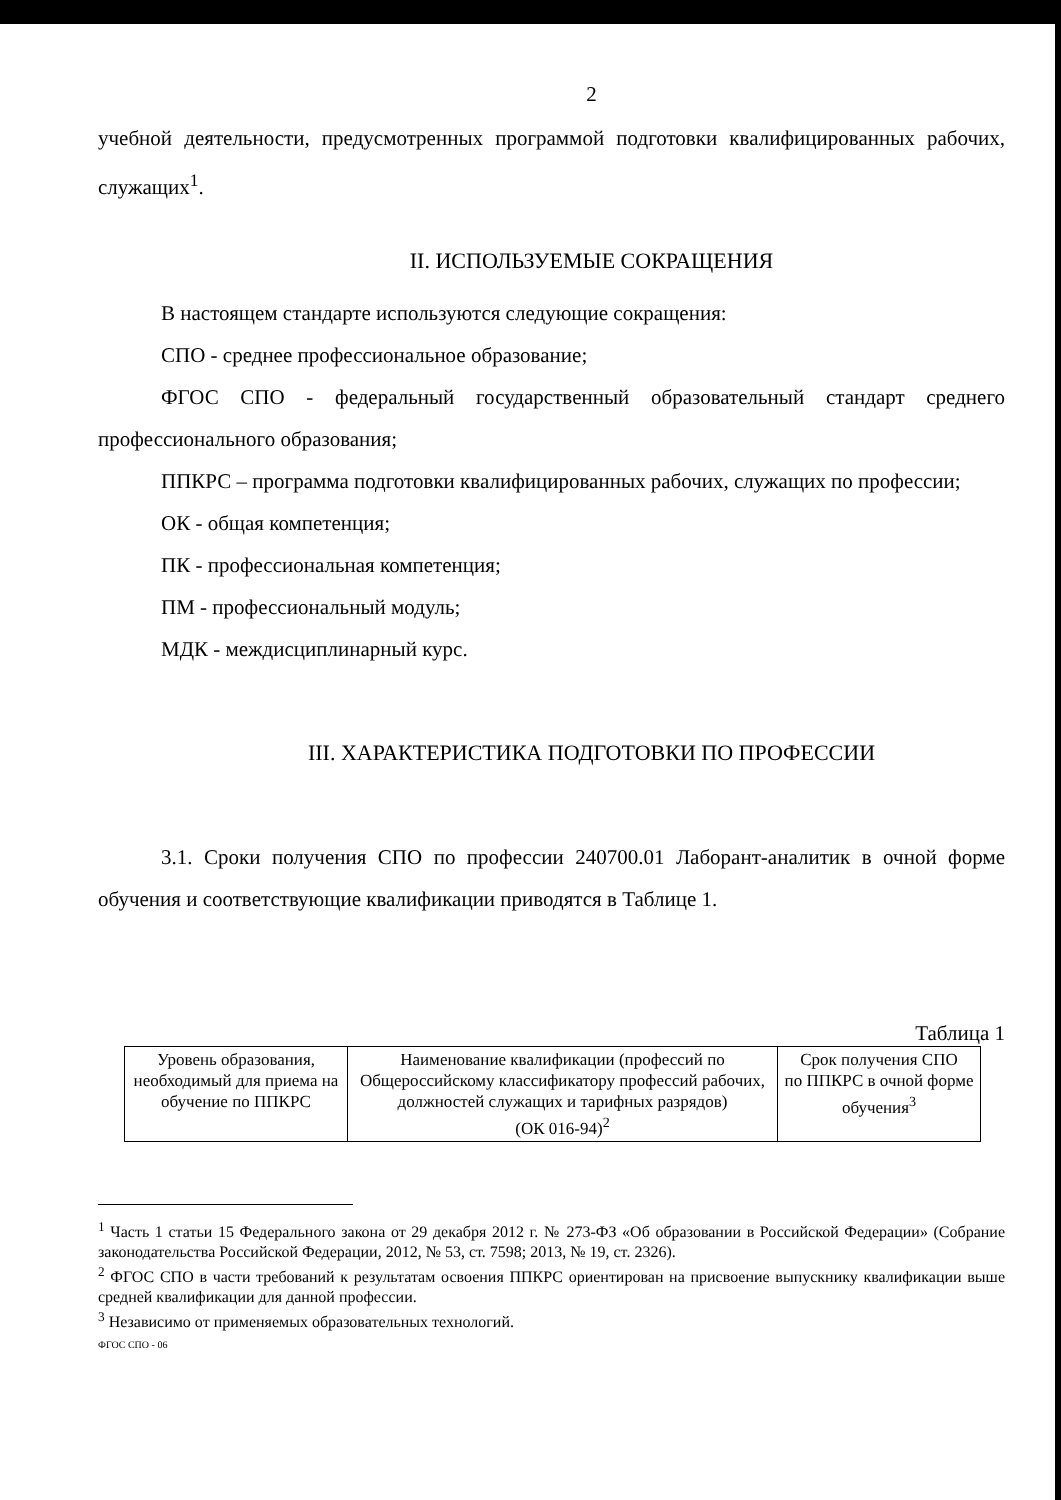2
учебной деятельности, предусмотренных программой подготовки квалифицированных рабочих, служащих<sup>1</sup>.
II. ИСПОЛЬЗУЕМЫЕ СОКРАЩЕНИЯ
В настоящем стандарте используются следующие сокращения:
СПО - среднее профессиональное образование;
ФГОС СПО - федеральный государственный образовательный стандарт среднего профессионального образования;
ППКРС – программа подготовки квалифицированных рабочих, служащих по профессии;
ОК - общая компетенция;
ПК - профессиональная компетенция;
ПМ - профессиональный модуль;
МДК - междисциплинарный курс.
III. ХАРАКТЕРИСТИКА ПОДГОТОВКИ ПО ПРОФЕССИИ
3.1. Сроки получения СПО по профессии 240700.01 Лаборант-аналитик в очной форме обучения и соответствующие квалификации приводятся в Таблице 1.
Таблица 1
| Уровень образования, необходимый для приема на обучение по ППКРС | Наименование квалификации (профессий по Общероссийскому классификатору профессий рабочих, должностей служащих и тарифных разрядов) (ОК 016-94)<sup>2</sup> | Срок получения СПО по ППКРС в очной форме обучения<sup>3</sup> |
<sup>1</sup> Часть 1 статьи 15 Федерального закона от 29 декабря 2012 г. № 273-ФЗ «Об образовании в Российской Федерации» (Собрание законодательства Российской Федерации, 2012, № 53, ст. 7598; 2013, № 19, ст. 2326).
<sup>2</sup> ФГОС СПО в части требований к результатам освоения ППКРС ориентирован на присвоение выпускнику квалификации выше средней квалификации для данной профессии.
<sup>3</sup> Независимо от применяемых образовательных технологий.
ФГОС СПО - 06